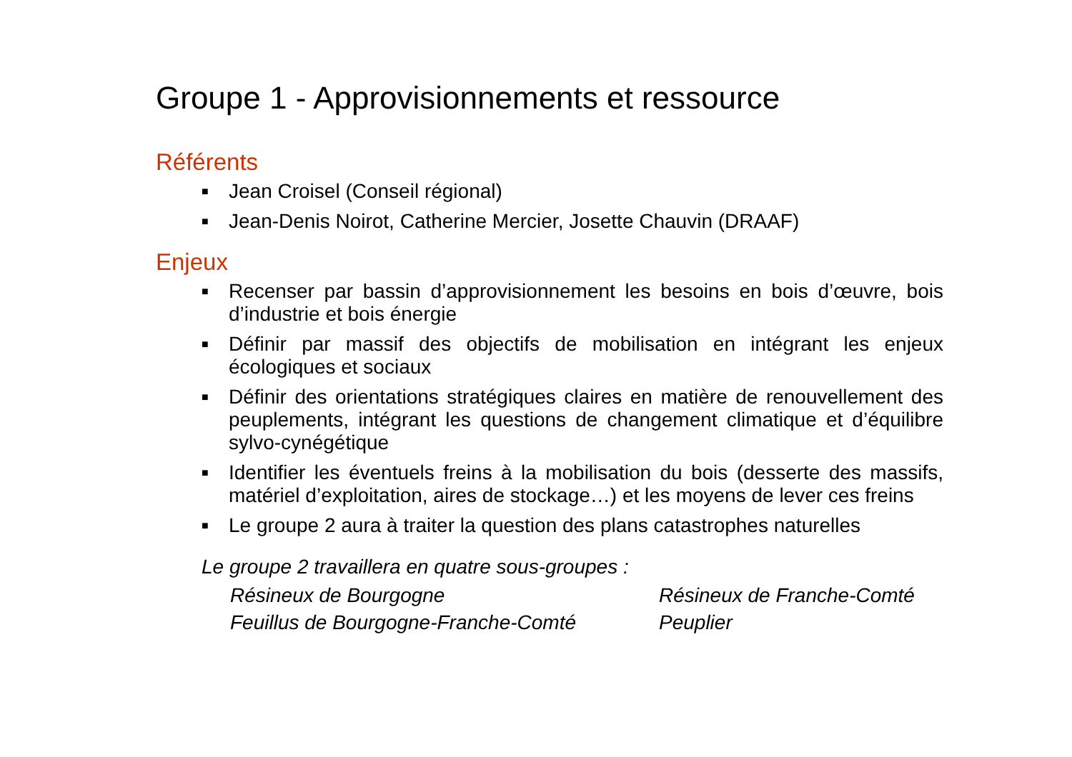Groupe 1 - Approvisionnements et ressource
Référents
■ Jean Croisel (Conseil régional)
■ Jean-Denis Noirot, Catherine Mercier, Josette Chauvin (DRAAF)
Enjeux
■ Recenser par bassin d’approvisionnement les besoins en bois d’œuvre, bois d’industrie et bois énergie
■ Définir par massif des objectifs de mobilisation en intégrant les enjeux écologiques et sociaux
■ Définir des orientations stratégiques claires en matière de renouvellement des peuplements, intégrant les questions de changement climatique et d’équilibre sylvo-cynégétique
■ Identifier les éventuels freins à la mobilisation du bois (desserte des massifs, matériel d’exploitation, aires de stockage…) et les moyens de lever ces freins
■ Le groupe 2 aura à traiter la question des plans catastrophes naturelles
Le groupe 2 travaillera en quatre sous-groupes :
Résineux de Bourgogne
Résineux de Franche-Comté
Feuillus de Bourgogne-Franche-Comté
Peuplier